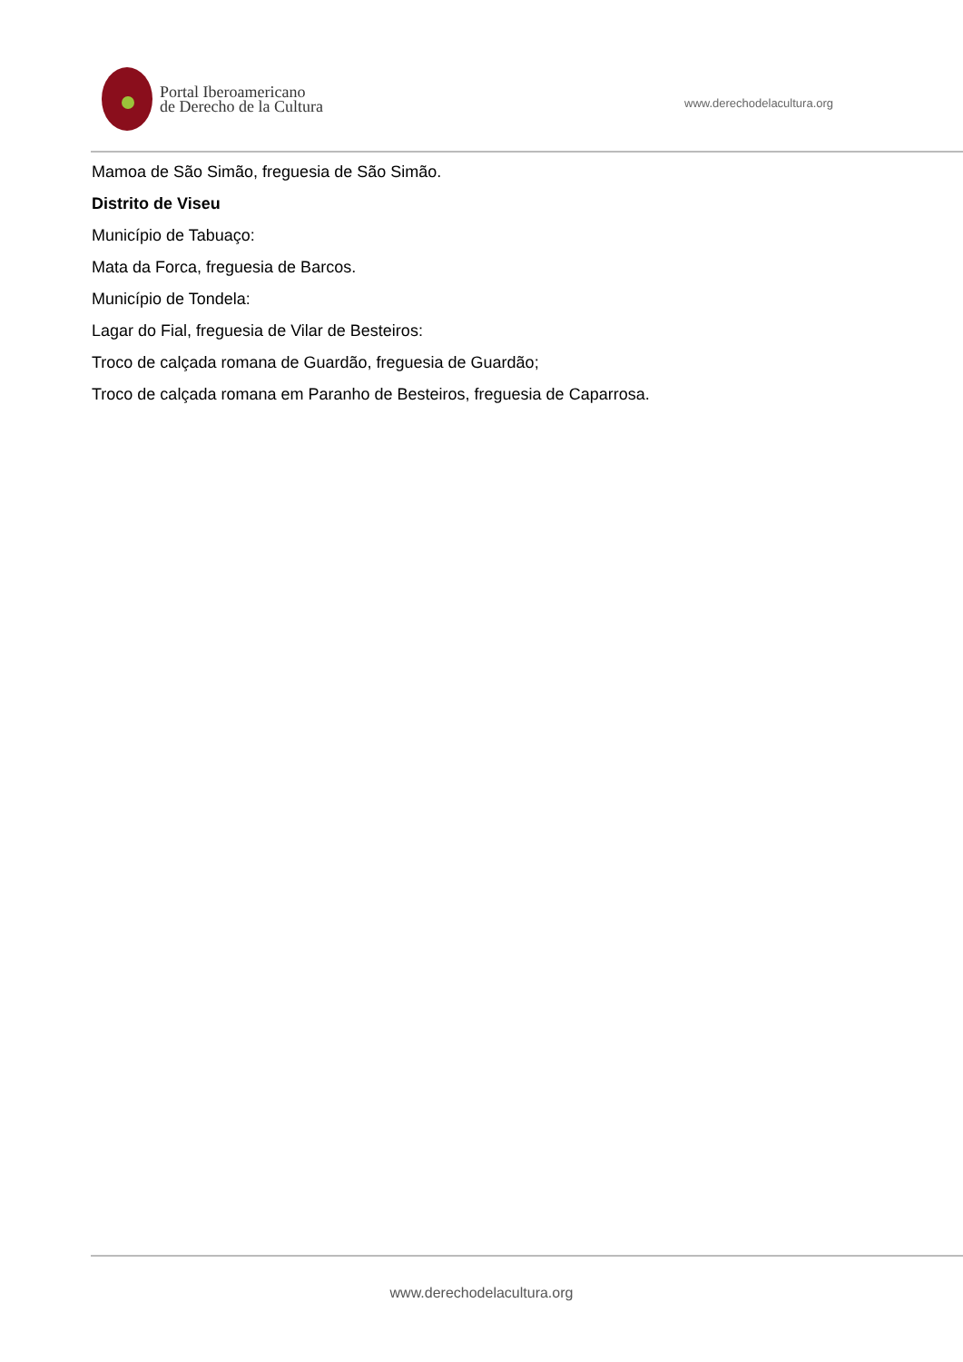Portal Iberoamericano
de Derecho de la Cultura
www.derechodelacultura.org
Mamoa de São Simão, freguesia de São Simão.
Distrito de Viseu
Município de Tabuaço:
Mata da Forca, freguesia de Barcos.
Município de Tondela:
Lagar do Fial, freguesia de Vilar de Besteiros:
Troco de calçada romana de Guardão, freguesia de Guardão;
Troco de calçada romana em Paranho de Besteiros, freguesia de Caparrosa.
www.derechodelacultura.org